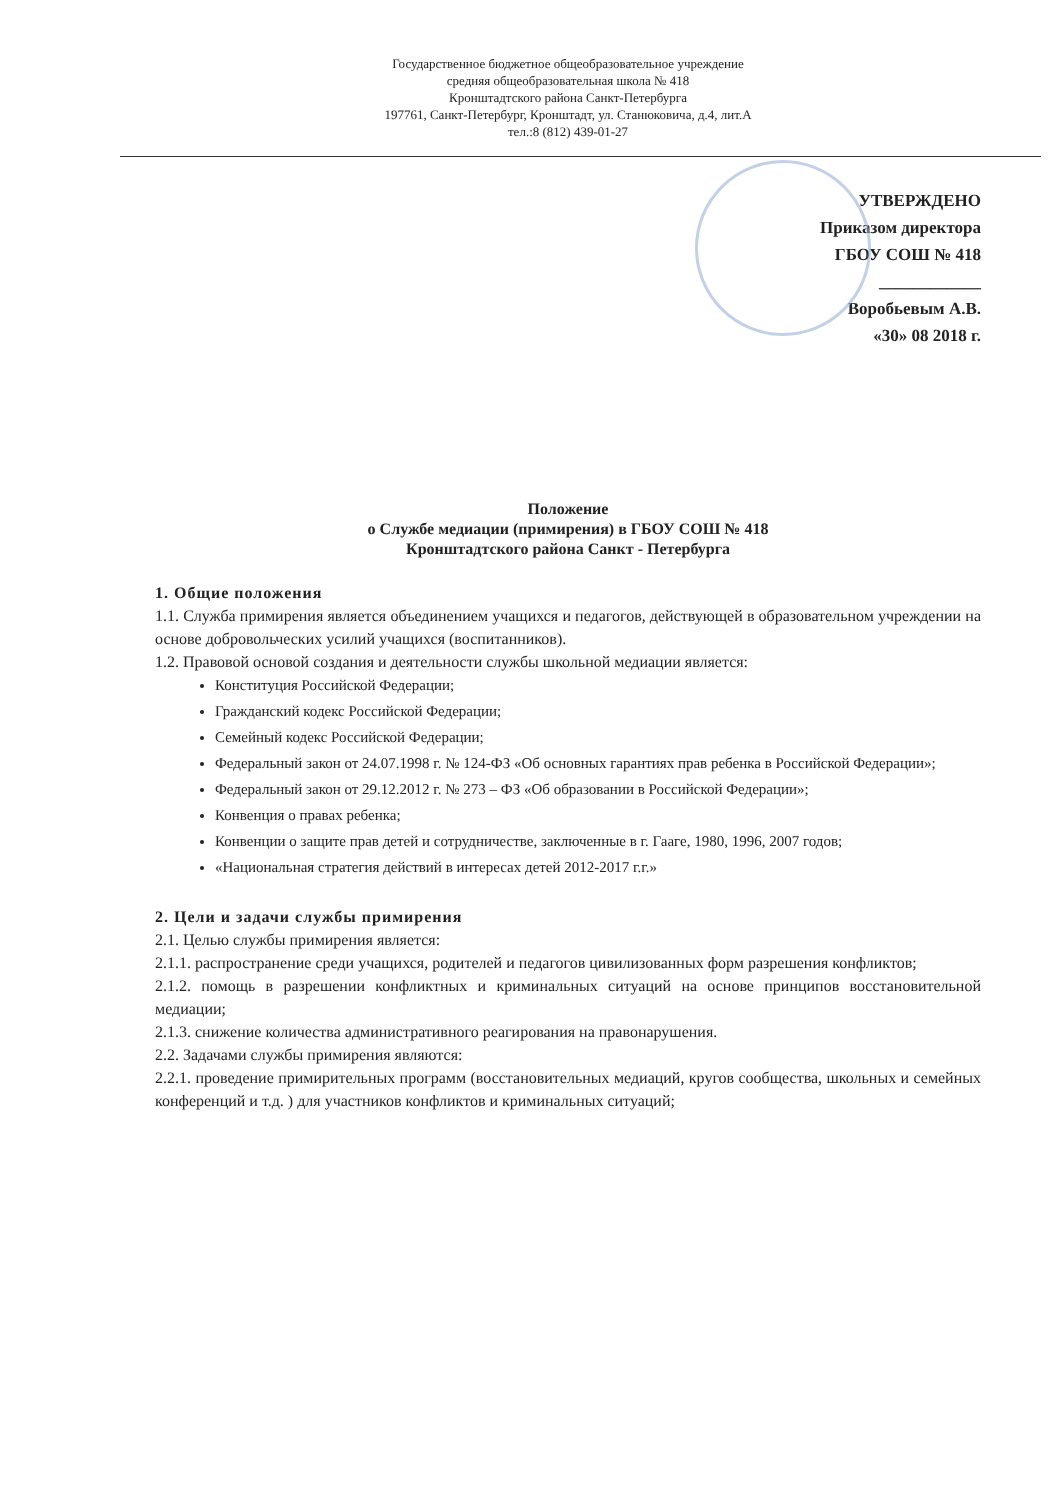Государственное бюджетное общеобразовательное учреждение
средняя общеобразовательная школа № 418
Кронштадтского района Санкт-Петербурга
197761, Санкт-Петербург, Кронштадт, ул. Станюковича, д.4, лит.А
тел.:8 (812) 439-01-27
УТВЕРЖДЕНО
Приказом директора
ГБОУ СОШ № 418
____________
Воробьевым А.В.
«30» 08 2018 г.
Положение
о Службе медиации (примирения) в ГБОУ СОШ № 418
Кронштадтского района Санкт - Петербурга
1. Общие положения
1.1. Служба примирения является объединением учащихся и педагогов, действующей в образовательном учреждении на основе добровольческих усилий учащихся (воспитанников).
1.2. Правовой основой создания и деятельности службы школьной медиации является:
Конституция Российской Федерации;
Гражданский кодекс Российской Федерации;
Семейный кодекс Российской Федерации;
Федеральный закон от 24.07.1998 г. № 124-ФЗ «Об основных гарантиях прав ребенка в Российской Федерации»;
Федеральный закон от 29.12.2012 г. № 273 – ФЗ «Об образовании в Российской Федерации»;
Конвенция о правах ребенка;
Конвенции о защите прав детей и сотрудничестве, заключенные в г. Гааге, 1980, 1996, 2007 годов;
«Национальная стратегия действий в интересах детей 2012-2017 г.г.»
2. Цели и задачи службы примирения
2.1. Целью службы примирения является:
2.1.1. распространение среди учащихся, родителей и педагогов цивилизованных форм разрешения конфликтов;
2.1.2. помощь в разрешении конфликтных и криминальных ситуаций на основе принципов восстановительной медиации;
2.1.3. снижение количества административного реагирования на правонарушения.
2.2. Задачами службы примирения являются:
2.2.1. проведение примирительных программ (восстановительных медиаций, кругов сообщества, школьных и семейных конференций и т.д. ) для участников конфликтов и криминальных ситуаций;